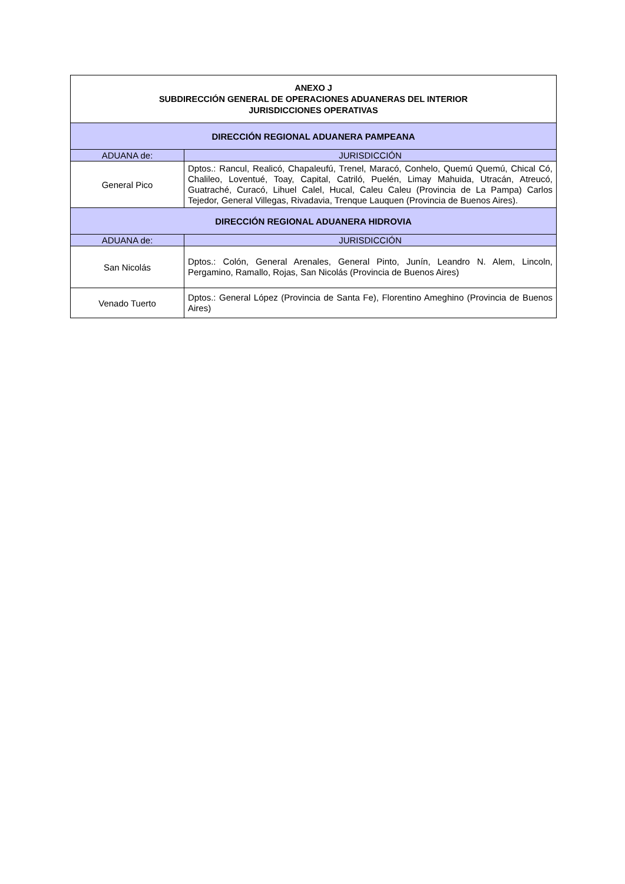| ANEXO J SUBDIRECCIÓN GENERAL DE OPERACIONES ADUANERAS DEL INTERIOR JURISDICCIONES OPERATIVAS | |
| --- | --- |
| DIRECCIÓN REGIONAL ADUANERA PAMPEANA | |
| ADUANA de: | JURISDICCIÓN |
| General Pico | Dptos.: Rancul, Realicó, Chapaleufú, Trenel, Maracó, Conhelo, Quemú Quemú, Chical Có, Chalileo, Loventué, Toay, Capital, Catriló, Puelén, Limay Mahuida, Utracán, Atreucó, Guatraché, Curacó, Lihuel Calel, Hucal, Caleu Caleu (Provincia de La Pampa) Carlos Tejedor, General Villegas, Rivadavia, Trenque Lauquen (Provincia de Buenos Aires). |
| DIRECCIÓN REGIONAL ADUANERA HIDROVIA | |
| ADUANA de: | JURISDICCIÓN |
| San Nicolás | Dptos.: Colón, General Arenales, General Pinto, Junín, Leandro N. Alem, Lincoln, Pergamino, Ramallo, Rojas, San Nicolás (Provincia de Buenos Aires) |
| Venado Tuerto | Dptos.: General López (Provincia de Santa Fe), Florentino Ameghino (Provincia de Buenos Aires) |